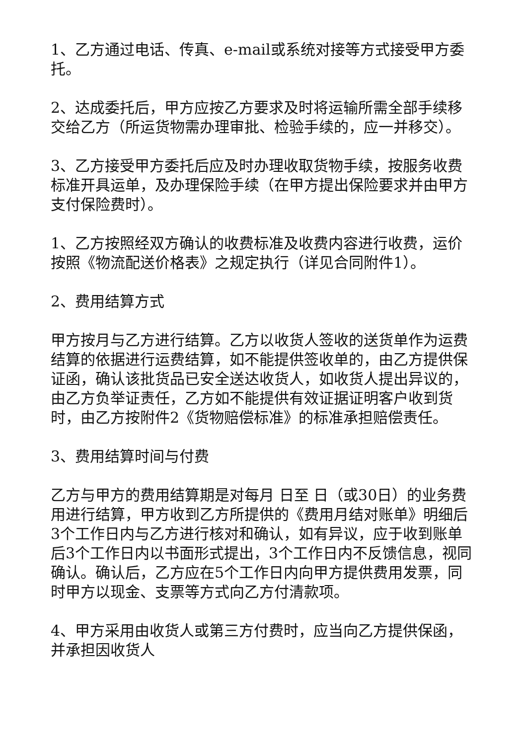1、乙方通过电话、传真、e-mail或系统对接等方式接受甲方委托。
2、达成委托后，甲方应按乙方要求及时将运输所需全部手续移交给乙方（所运货物需办理审批、检验手续的，应一并移交）。
3、乙方接受甲方委托后应及时办理收取货物手续，按服务收费标准开具运单，及办理保险手续（在甲方提出保险要求并由甲方支付保险费时）。
1、乙方按照经双方确认的收费标准及收费内容进行收费，运价按照《物流配送价格表》之规定执行（详见合同附件1）。
2、费用结算方式
甲方按月与乙方进行结算。乙方以收货人签收的送货单作为运费结算的依据进行运费结算，如不能提供签收单的，由乙方提供保证函，确认该批货品已安全送达收货人，如收货人提出异议的，由乙方负举证责任，乙方如不能提供有效证据证明客户收到货时，由乙方按附件2《货物赔偿标准》的标准承担赔偿责任。
3、费用结算时间与付费
乙方与甲方的费用结算期是对每月 日至 日（或30日）的业务费用进行结算，甲方收到乙方所提供的《费用月结对账单》明细后3个工作日内与乙方进行核对和确认，如有异议，应于收到账单后3个工作日内以书面形式提出，3个工作日内不反馈信息，视同确认。确认后，乙方应在5个工作日内向甲方提供费用发票，同时甲方以现金、支票等方式向乙方付清款项。
4、甲方采用由收货人或第三方付费时，应当向乙方提供保函，并承担因收货人